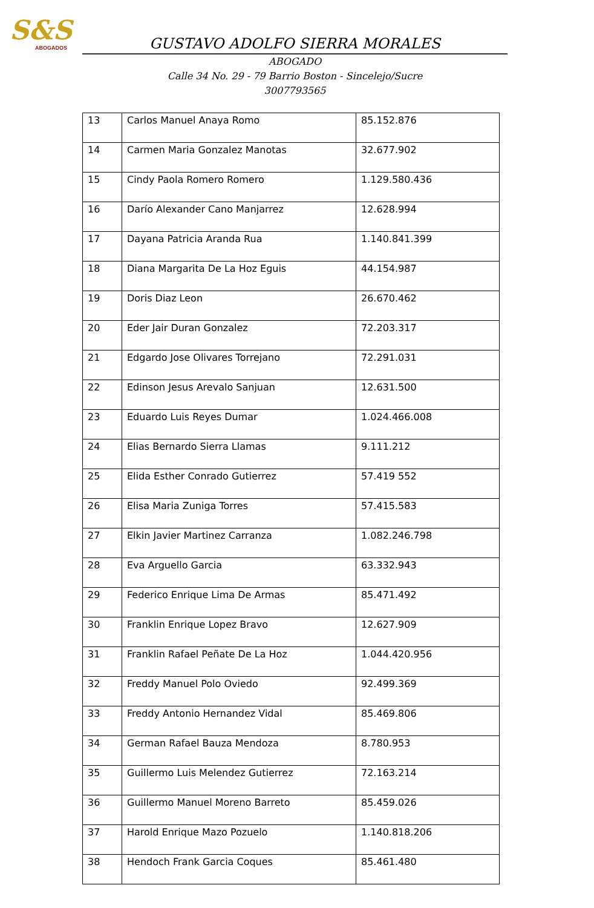S&S
ABOGADOS
GUSTAVO ADOLFO SIERRA MORALES
ABOGADO
Calle 34 No. 29 - 79 Barrio Boston - Sincelejo/Sucre
3007793565
| 13 | Carlos Manuel Anaya Romo | 85.152.876 |
| 14 | Carmen Maria Gonzalez Manotas | 32.677.902 |
| 15 | Cindy Paola Romero Romero | 1.129.580.436 |
| 16 | Darío Alexander Cano Manjarrez | 12.628.994 |
| 17 | Dayana Patricia Aranda Rua | 1.140.841.399 |
| 18 | Diana Margarita De La Hoz Eguis | 44.154.987 |
| 19 | Doris Diaz Leon | 26.670.462 |
| 20 | Eder Jair Duran Gonzalez | 72.203.317 |
| 21 | Edgardo Jose Olivares Torrejano | 72.291.031 |
| 22 | Edinson Jesus Arevalo Sanjuan | 12.631.500 |
| 23 | Eduardo Luis Reyes Dumar | 1.024.466.008 |
| 24 | Elias Bernardo Sierra Llamas | 9.111.212 |
| 25 | Elida Esther Conrado Gutierrez | 57.419 552 |
| 26 | Elisa Maria Zuniga Torres | 57.415.583 |
| 27 | Elkin Javier Martinez Carranza | 1.082.246.798 |
| 28 | Eva Arguello Garcia | 63.332.943 |
| 29 | Federico Enrique Lima De Armas | 85.471.492 |
| 30 | Franklin Enrique Lopez Bravo | 12.627.909 |
| 31 | Franklin Rafael Peñate De La Hoz | 1.044.420.956 |
| 32 | Freddy Manuel Polo Oviedo | 92.499.369 |
| 33 | Freddy Antonio Hernandez Vidal | 85.469.806 |
| 34 | German Rafael Bauza Mendoza | 8.780.953 |
| 35 | Guillermo Luis Melendez Gutierrez | 72.163.214 |
| 36 | Guillermo Manuel Moreno Barreto | 85.459.026 |
| 37 | Harold Enrique Mazo Pozuelo | 1.140.818.206 |
| 38 | Hendoch Frank Garcia Coques | 85.461.480 |